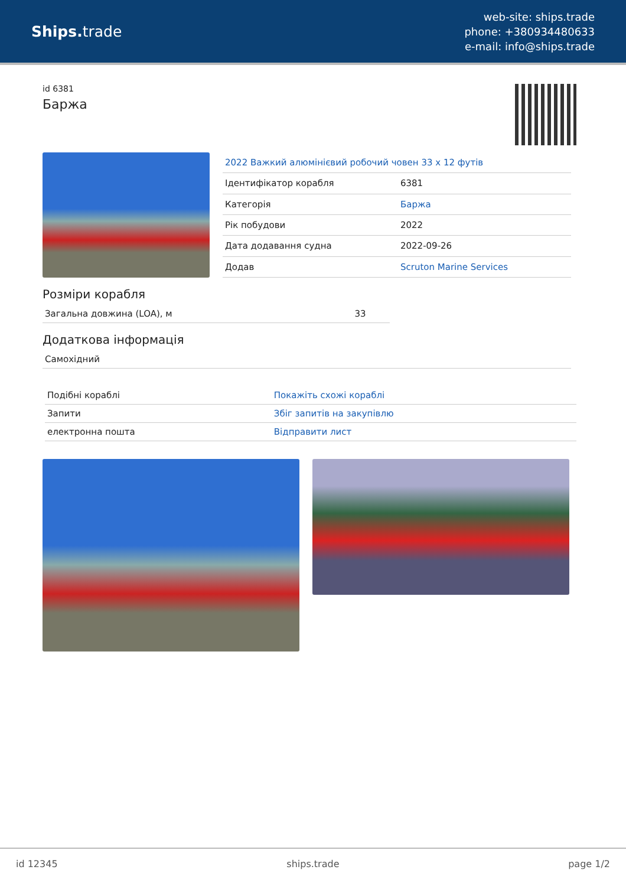Ships. trade
web-site: ships.trade
phone: +380934480633
e-mail: info@ships.trade
id 6381
Баржа
| 2022 Важкий алюмінієвий робочий човен 33 x 12 футів | |
| Ідентифікатор корабля | 6381 |
| Категорія | Баржа |
| Рік побудови | 2022 |
| Дата додавання судна | 2022-09-26 |
| Додав | Scruton Marine Services |
Розміри корабля
| Загальна довжина (LOA), м | 33 |
Додаткова інформація
| Самохідний |
| Подібні кораблі | Покажіть схожі кораблі |
| Запити | Збіг запитів на закупівлю |
| електронна пошта | Відправити лист |
id 12345 ships.trade page 1/2